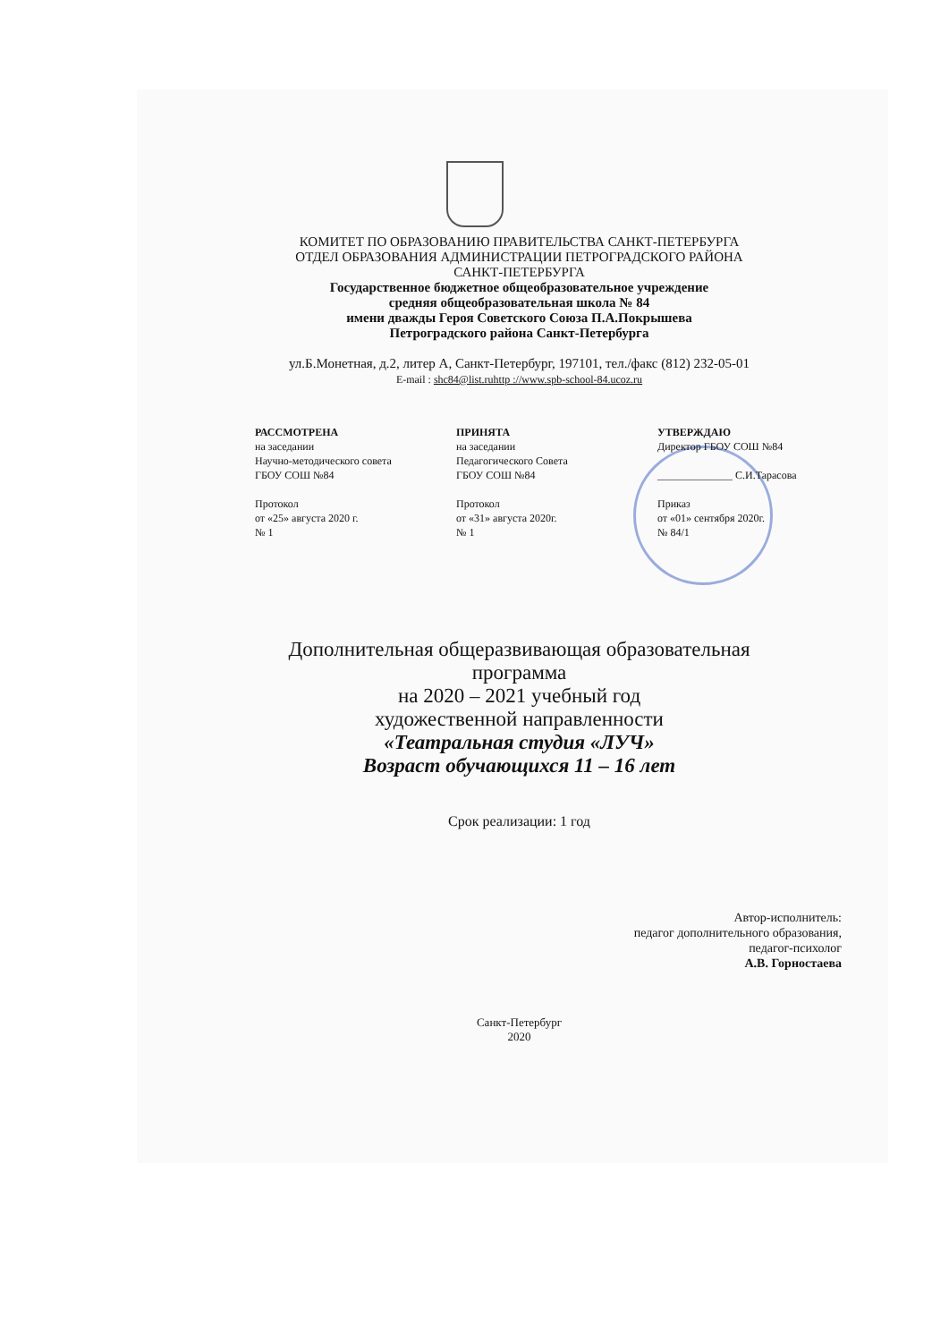КОМИТЕТ ПО ОБРАЗОВАНИЮ ПРАВИТЕЛЬСТВА САНКТ-ПЕТЕРБУРГА
ОТДЕЛ ОБРАЗОВАНИЯ АДМИНИСТРАЦИИ ПЕТРОГРАДСКОГО РАЙОНА
САНКТ-ПЕТЕРБУРГА
Государственное бюджетное общеобразовательное учреждение
средняя общеобразовательная школа № 84
имени дважды Героя Советского Союза П.А.Покрышева
Петроградского района Санкт-Петербурга
ул.Б.Монетная, д.2, литер А, Санкт-Петербург, 197101, тел./факс (812) 232-05-01
E-mail : shc84@list.ruhttp ://www.spb-school-84.ucoz.ru
РАССМОТРЕНА
на заседании
Научно-методического совета
ГБОУ СОШ №84
Протокол
от «25» августа 2020 г.
№ 1
ПРИНЯТА
на заседании
Педагогического Совета
ГБОУ СОШ №84
Протокол
от «31» августа 2020г.
№ 1
УТВЕРЖДАЮ
Директор ГБОУ СОШ №84
______________ С.И.Тарасова
Приказ
от «01» сентября 2020г.
№ 84/1
Дополнительная общеразвивающая образовательная
программа
на 2020 – 2021 учебный год
художественной направленности
«Театральная студия «ЛУЧ»
Возраст обучающихся 11 – 16 лет
Срок реализации: 1 год
Автор-исполнитель:
педагог дополнительного образования,
педагог-психолог
А.В. Горностаева
Санкт-Петербург
2020